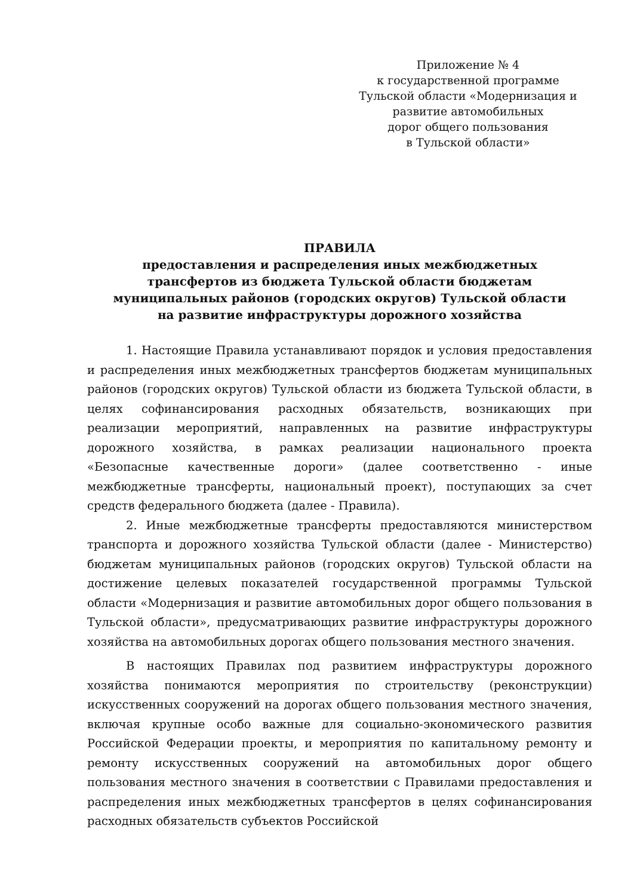Приложение № 4
к государственной программе
Тульской области «Модернизация и
развитие автомобильных
дорог общего пользования
в Тульской области»
ПРАВИЛА
предоставления и распределения иных межбюджетных
трансфертов из бюджета Тульской области бюджетам
муниципальных районов (городских округов) Тульской области
на развитие инфраструктуры дорожного хозяйства
1. Настоящие Правила устанавливают порядок и условия предоставления и распределения иных межбюджетных трансфертов бюджетам муниципальных районов (городских округов) Тульской области из бюджета Тульской области, в целях софинансирования расходных обязательств, возникающих при реализации мероприятий, направленных на развитие инфраструктуры дорожного хозяйства, в рамках реализации национального проекта «Безопасные качественные дороги» (далее соответственно - иные межбюджетные трансферты, национальный проект), поступающих за счет средств федерального бюджета (далее - Правила).
2. Иные межбюджетные трансферты предоставляются министерством транспорта и дорожного хозяйства Тульской области (далее - Министерство) бюджетам муниципальных районов (городских округов) Тульской области на достижение целевых показателей государственной программы Тульской области «Модернизация и развитие автомобильных дорог общего пользования в Тульской области», предусматривающих развитие инфраструктуры дорожного хозяйства на автомобильных дорогах общего пользования местного значения.
В настоящих Правилах под развитием инфраструктуры дорожного хозяйства понимаются мероприятия по строительству (реконструкции) искусственных сооружений на дорогах общего пользования местного значения, включая крупные особо важные для социально-экономического развития Российской Федерации проекты, и мероприятия по капитальному ремонту и ремонту искусственных сооружений на автомобильных дорог общего пользования местного значения в соответствии с Правилами предоставления и распределения иных межбюджетных трансфертов в целях софинансирования расходных обязательств субъектов Российской